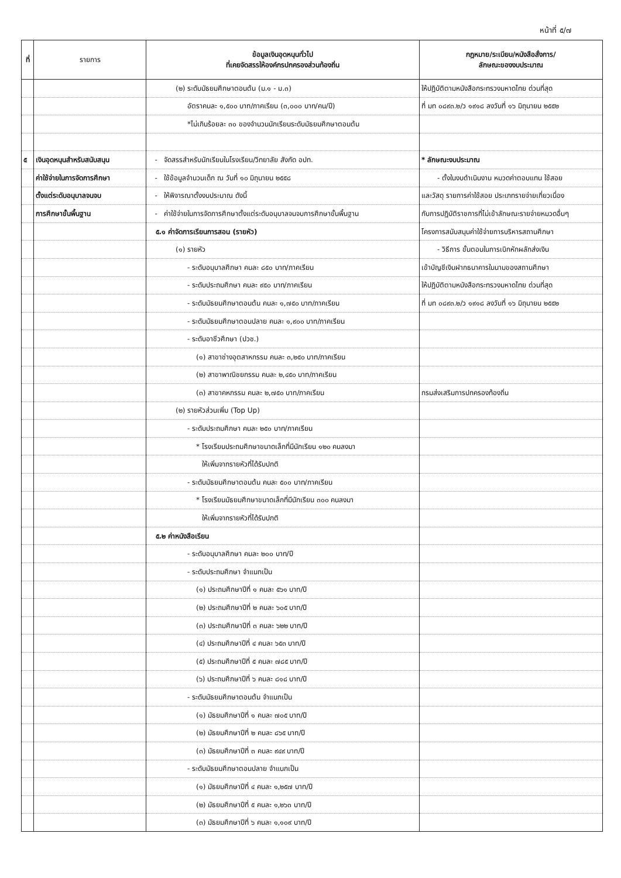หน้าที่ ๕/๗
| ที่ | รายการ | ข้อมูลเงินอุดหนุนทั่วไป ที่เคยจัดสรรให้องค์กรปกครองส่วนท้องถิ่น | กฎหมาย/ระเบียบ/หนังสือสั่งการ/ ลักษณะของงบประมาณ |
| --- | --- | --- | --- |
| | | (๒) ระดับมัธยมศึกษาตอนต้น (ม.๑ - ม.๓) | ให้ปฏิบัติตามหนังสือกระทรวงมหาดไทย ด่วนที่สุด |
| | | อัตราคนละ ๑,๕๐๐ บาท/ภาคเรียน (๓,๐๐๐ บาท/คน/ปี) | ที่ มท ๐๘๙๓.๒/ว ๑๙๑๘ ลงวันที่ ๑๖ มิถุนายน ๒๕๕๒ |
| | | *ไม่เกินร้อยละ ๓๐ ของจำนวนนักเรียนระดับมัธยมศึกษาตอนต้น | |
| ๕ | เงินอุดหนุนสำหรับสนับสนุน | - จัดสรรสำหรับนักเรียนในโรงเรียน/วิทยาลัย สังกัด อปท. | * ลักษณะงบประมาณ |
| | ค่าใช้จ่ายในการจัดการศึกษา | - ใช้ข้อมูลจำนวนเด็ก ณ วันที่ ๑๐ มิถุนายน ๒๕๕๘ | - ตั้งในงบดำเนินงาน หมวดค่าตอบแทน ใช้สอย |
| | ตั้งแต่ระดับอนุบาลจนจบ | - ให้พิจารณาตั้งงบประมาณ ดังนี้ | และวัสดุ รายการค่าใช้สอย ประเภทรายจ่ายเกี่ยวเนื่อง |
| | การศึกษาขั้นพื้นฐาน | - ค่าใช้จ่ายในการจัดการศึกษาตั้งแต่ระดับอนุบาลจนจบการศึกษาขั้นพื้นฐาน | กับการปฏิบัติราชการที่ไม่เข้าลักษณะรายจ่ายหมวดอื่นๆ |
| | | ๕.๑ ค่าจัดการเรียนการสอน (รายหัว) | โครงการสนับสนุนค่าใช้จ่ายการบริหารสถานศึกษา |
| | | (๑) รายหัว | - วิธีการ ขั้นตอนในการเบิกหักผลักส่งเงิน |
| | | - ระดับอนุบาลศึกษา คนละ ๘๕๐ บาท/ภาคเรียน | เข้าบัญชีเงินฝากธนาคารในนามของสถานศึกษา |
| | | - ระดับประถมศึกษา คนละ ๙๕๐ บาท/ภาคเรียน | ให้ปฏิบัติตามหนังสือกระทรวงมหาดไทย ด่วนที่สุด |
| | | - ระดับมัธยมศึกษาตอนต้น คนละ ๑,๗๕๐ บาท/ภาคเรียน | ที่ มท ๐๘๙๓.๒/ว ๑๙๑๘ ลงวันที่ ๑๖ มิถุนายน ๒๕๕๒ |
| | | - ระดับมัธยมศึกษาตอนปลาย คนละ ๑,๙๐๐ บาท/ภาคเรียน | |
| | | - ระดับอาชีวศึกษา (ปวช.) | |
| | | (๑) สาขาช่างอุตสาหกรรม คนละ ๓,๒๕๐ บาท/ภาคเรียน | |
| | | (๒) สาขาพาณิชยกรรม คนละ ๒,๔๕๐ บาท/ภาคเรียน | |
| | | (๓) สาขาคหกรรม คนละ ๒,๗๕๐ บาท/ภาคเรียน | กรมส่งเสริมการปกครองท้องถิ่น |
| | | (๒) รายหัวส่วนเพิ่ม (Top Up) | |
| | | - ระดับประถมศึกษา คนละ ๒๕๐ บาท/ภาคเรียน | |
| | | * โรงเรียนประถมศึกษาขนาดเล็กที่มีนักเรียน ๑๒๐ คนลงมา | |
| | | ให้เพิ่มจากรายหัวที่ได้รับปกติ | |
| | | - ระดับมัธยมศึกษาตอนต้น คนละ ๕๐๐ บาท/ภาคเรียน | |
| | | * โรงเรียนมัธยมศึกษาขนาดเล็กที่มีนักเรียน ๓๐๐ คนลงมา | |
| | | ให้เพิ่มจากรายหัวที่ได้รับปกติ | |
| | | ๕.๒ ค่าหนังสือเรียน | |
| | | - ระดับอนุบาลศึกษา คนละ ๒๐๐ บาท/ปี | |
| | | - ระดับประถมศึกษา จำแนกเป็น | |
| | | (๑) ประถมศึกษาปีที่ ๑ คนละ ๕๖๑ บาท/ปี | |
| | | (๒) ประถมศึกษาปีที่ ๒ คนละ ๖๐๕ บาท/ปี | |
| | | (๓) ประถมศึกษาปีที่ ๓ คนละ ๖๒๒ บาท/ปี | |
| | | (๔) ประถมศึกษาปีที่ ๔ คนละ ๖๕๓ บาท/ปี | |
| | | (๕) ประถมศึกษาปีที่ ๕ คนละ ๗๘๕ บาท/ปี | |
| | | (๖) ประถมศึกษาปีที่ ๖ คนละ ๘๑๘ บาท/ปี | |
| | | - ระดับมัธยมศึกษาตอนต้น จำแนกเป็น | |
| | | (๑) มัธยมศึกษาปีที่ ๑ คนละ ๗๐๕ บาท/ปี | |
| | | (๒) มัธยมศึกษาปีที่ ๒ คนละ ๘๖๕ บาท/ปี | |
| | | (๓) มัธยมศึกษาปีที่ ๓ คนละ ๙๔๙ บาท/ปี | |
| | | - ระดับมัธยมศึกษาตอนปลาย จำแนกเป็น | |
| | | (๑) มัธยมศึกษาปีที่ ๔ คนละ ๑,๒๕๗ บาท/ปี | |
| | | (๒) มัธยมศึกษาปีที่ ๕ คนละ ๑,๒๖๓ บาท/ปี | |
| | | (๓) มัธยมศึกษาปีที่ ๖ คนละ ๑,๑๐๙ บาท/ปี | |